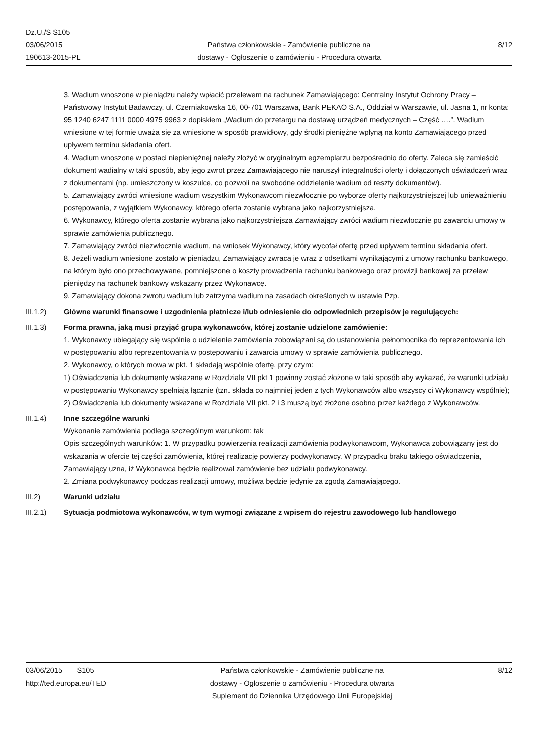Dz.U./S S105
03/06/2015
190613-2015-PL
Państwa członkowskie - Zamówienie publiczne na
dostawy - Ogłoszenie o zamówieniu - Procedura otwarta
8/12
3. Wadium wnoszone w pieniądzu należy wpłacić przelewem na rachunek Zamawiającego: Centralny Instytut Ochrony Pracy – Państwowy Instytut Badawczy, ul. Czerniakowska 16, 00-701 Warszawa, Bank PEKAO S.A., Oddział w Warszawie, ul. Jasna 1, nr konta: 95 1240 6247 1111 0000 4975 9963 z dopiskiem „Wadium do przetargu na dostawę urządzeń medycznych – Część ….”. Wadium wniesione w tej formie uważa się za wniesione w sposób prawidłowy, gdy środki pieniężne wpłyną na konto Zamawiającego przed upływem terminu składania ofert.
4. Wadium wnoszone w postaci niepieniężnej należy złożyć w oryginalnym egzemplarzu bezpośrednio do oferty. Zaleca się zamieścić dokument wadialny w taki sposób, aby jego zwrot przez Zamawiającego nie naruszył integralności oferty i dołączonych oświadczeń wraz z dokumentami (np. umieszczony w koszulce, co pozwoli na swobodne oddzielenie wadium od reszty dokumentów).
5. Zamawiający zwróci wniesione wadium wszystkim Wykonawcom niezwłocznie po wyborze oferty najkorzystniejszej lub unieważnieniu postępowania, z wyjątkiem Wykonawcy, którego oferta zostanie wybrana jako najkorzystniejsza.
6. Wykonawcy, którego oferta zostanie wybrana jako najkorzystniejsza Zamawiający zwróci wadium niezwłocznie po zawarciu umowy w sprawie zamówienia publicznego.
7. Zamawiający zwróci niezwłocznie wadium, na wniosek Wykonawcy, który wycofał ofertę przed upływem terminu składania ofert.
8. Jeżeli wadium wniesione zostało w pieniądzu, Zamawiający zwraca je wraz z odsetkami wynikającymi z umowy rachunku bankowego, na którym było ono przechowywane, pomniejszone o koszty prowadzenia rachunku bankowego oraz prowizji bankowej za przelew pieniędzy na rachunek bankowy wskazany przez Wykonawcę.
9. Zamawiający dokona zwrotu wadium lub zatrzyma wadium na zasadach określonych w ustawie Pzp.
III.1.2) Główne warunki finansowe i uzgodnienia płatnicze i/lub odniesienie do odpowiednich przepisów je regulujących:
III.1.3) Forma prawna, jaką musi przyjąć grupa wykonawców, której zostanie udzielone zamówienie:
1. Wykonawcy ubiegający się wspólnie o udzielenie zamówienia zobowiązani są do ustanowienia pełnomocnika do reprezentowania ich w postępowaniu albo reprezentowania w postępowaniu i zawarcia umowy w sprawie zamówienia publicznego.
2. Wykonawcy, o których mowa w pkt. 1 składają wspólnie ofertę, przy czym:
1) Oświadczenia lub dokumenty wskazane w Rozdziale VII pkt 1 powinny zostać złożone w taki sposób aby wykazać, że warunki udziału w postępowaniu Wykonawcy spełniają łącznie (tzn. składa co najmniej jeden z tych Wykonawców albo wszyscy ci Wykonawcy wspólnie);
2) Oświadczenia lub dokumenty wskazane w Rozdziale VII pkt. 2 i 3 muszą być złożone osobno przez każdego z Wykonawców.
III.1.4) Inne szczególne warunki
Wykonanie zamówienia podlega szczególnym warunkom: tak
Opis szczególnych warunków: 1. W przypadku powierzenia realizacji zamówienia podwykonawcom, Wykonawca zobowiązany jest do wskazania w ofercie tej części zamówienia, której realizację powierzy podwykonawcy. W przypadku braku takiego oświadczenia, Zamawiający uzna, iż Wykonawca będzie realizował zamówienie bez udziału podwykonawcy.
2. Zmiana podwykonawcy podczas realizacji umowy, możliwa będzie jedynie za zgodą Zamawiającego.
III.2) Warunki udziału
III.2.1) Sytuacja podmiotowa wykonawców, w tym wymogi związane z wpisem do rejestru zawodowego lub handlowego
03/06/2015 S105
http://ted.europa.eu/TED
Państwa członkowskie - Zamówienie publiczne na
dostawy - Ogłoszenie o zamówieniu - Procedura otwarta
Suplement do Dziennika Urzędowego Unii Europejskiej
8/12